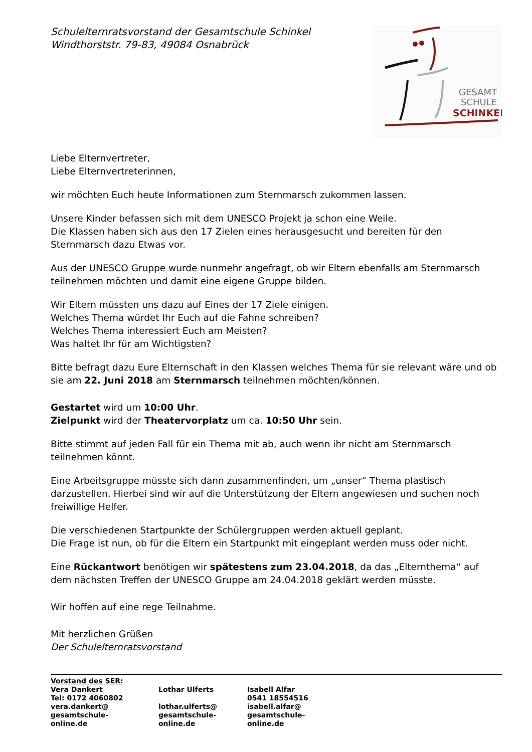Schulelternratsvorstand der Gesamtschule Schinkel
Windthorststr. 79-83, 49084 Osnabrück
GESAMT
SCHULE
SCHINKEL
Liebe Elternvertreter,
Liebe Elternvertreterinnen,
wir möchten Euch heute Informationen zum Sternmarsch zukommen lassen.
Unsere Kinder befassen sich mit dem UNESCO Projekt ja schon eine Weile.
Die Klassen haben sich aus den 17 Zielen eines herausgesucht und bereiten für den Sternmarsch dazu Etwas vor.
Aus der UNESCO Gruppe wurde nunmehr angefragt, ob wir Eltern ebenfalls am Sternmarsch teilnehmen möchten und damit eine eigene Gruppe bilden.
Wir Eltern müssten uns dazu auf Eines der 17 Ziele einigen.
Welches Thema würdet Ihr Euch auf die Fahne schreiben?
Welches Thema interessiert Euch am Meisten?
Was haltet Ihr für am Wichtigsten?
Bitte befragt dazu Eure Elternschaft in den Klassen welches Thema für sie relevant wäre und ob sie am 22. Juni 2018 am Sternmarsch teilnehmen möchten/können.
Gestartet wird um 10:00 Uhr.
Zielpunkt wird der Theatervorplatz um ca. 10:50 Uhr sein.
Bitte stimmt auf jeden Fall für ein Thema mit ab, auch wenn ihr nicht am Sternmarsch teilnehmen könnt.
Eine Arbeitsgruppe müsste sich dann zusammenfinden, um „unser“ Thema plastisch darzustellen. Hierbei sind wir auf die Unterstützung der Eltern angewiesen und suchen noch freiwillige Helfer.
Die verschiedenen Startpunkte der Schülergruppen werden aktuell geplant.
Die Frage ist nun, ob für die Eltern ein Startpunkt mit eingeplant werden muss oder nicht.
Eine Rückantwort benötigen wir spätestens zum 23.04.2018, da das „Elternthema“ auf dem nächsten Treffen der UNESCO Gruppe am 24.04.2018 geklärt werden müsste.
Wir hoffen auf eine rege Teilnahme.
Mit herzlichen Grüßen
Der Schulelternratsvorstand
| Vorstand des SER: | | |
| Vera Dankert | Lothar Ulferts | Isabell Alfar |
| Tel: 0172 4060802 | | 0541 18554516 |
| vera.dankert@ gesamtschule- online.de | lothar.ulferts@ gesamtschule- online.de | isabell.alfar@ gesamtschule- online.de |